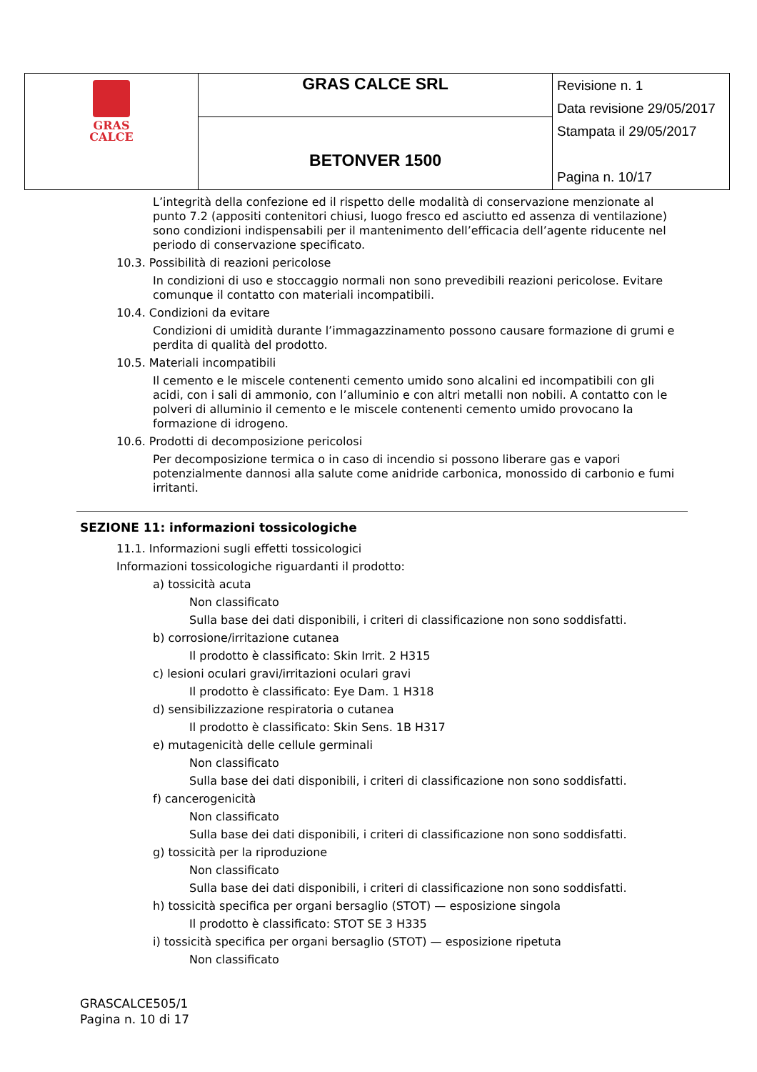| GRAS CALCE | GRAS CALCE SRL | Revisione n. 1 Data revisione 29/05/2017 Stampata il 29/05/2017 Pagina n. 10/17 |
| | BETONVER 1500 | |
L’integrità della confezione ed il rispetto delle modalità di conservazione menzionate al punto 7.2 (appositi contenitori chiusi, luogo fresco ed asciutto ed assenza di ventilazione) sono condizioni indispensabili per il mantenimento dell’efficacia dell’agente riducente nel periodo di conservazione specificato.
10.3. Possibilità di reazioni pericolose
In condizioni di uso e stoccaggio normali non sono prevedibili reazioni pericolose. Evitare comunque il contatto con materiali incompatibili.
10.4. Condizioni da evitare
Condizioni di umidità durante l’immagazzinamento possono causare formazione di grumi e perdita di qualità del prodotto.
10.5. Materiali incompatibili
Il cemento e le miscele contenenti cemento umido sono alcalini ed incompatibili con gli acidi, con i sali di ammonio, con l’alluminio e con altri metalli non nobili. A contatto con le polveri di alluminio il cemento e le miscele contenenti cemento umido provocano la formazione di idrogeno.
10.6. Prodotti di decomposizione pericolosi
Per decomposizione termica o in caso di incendio si possono liberare gas e vapori potenzialmente dannosi alla salute come anidride carbonica, monossido di carbonio e fumi irritanti.
SEZIONE 11: informazioni tossicologiche
11.1. Informazioni sugli effetti tossicologici
Informazioni tossicologiche riguardanti il prodotto:
a) tossicità acuta
Non classificato
Sulla base dei dati disponibili, i criteri di classificazione non sono soddisfatti.
b) corrosione/irritazione cutanea
Il prodotto è classificato: Skin Irrit. 2 H315
c) lesioni oculari gravi/irritazioni oculari gravi
Il prodotto è classificato: Eye Dam. 1 H318
d) sensibilizzazione respiratoria o cutanea
Il prodotto è classificato: Skin Sens. 1B H317
e) mutagenicità delle cellule germinali
Non classificato
Sulla base dei dati disponibili, i criteri di classificazione non sono soddisfatti.
f) cancerogenicità
Non classificato
Sulla base dei dati disponibili, i criteri di classificazione non sono soddisfatti.
g) tossicità per la riproduzione
Non classificato
Sulla base dei dati disponibili, i criteri di classificazione non sono soddisfatti.
h) tossicità specifica per organi bersaglio (STOT) — esposizione singola
Il prodotto è classificato: STOT SE 3 H335
i) tossicità specifica per organi bersaglio (STOT) — esposizione ripetuta
Non classificato
GRASCALCE505/1
Pagina n. 10 di 17